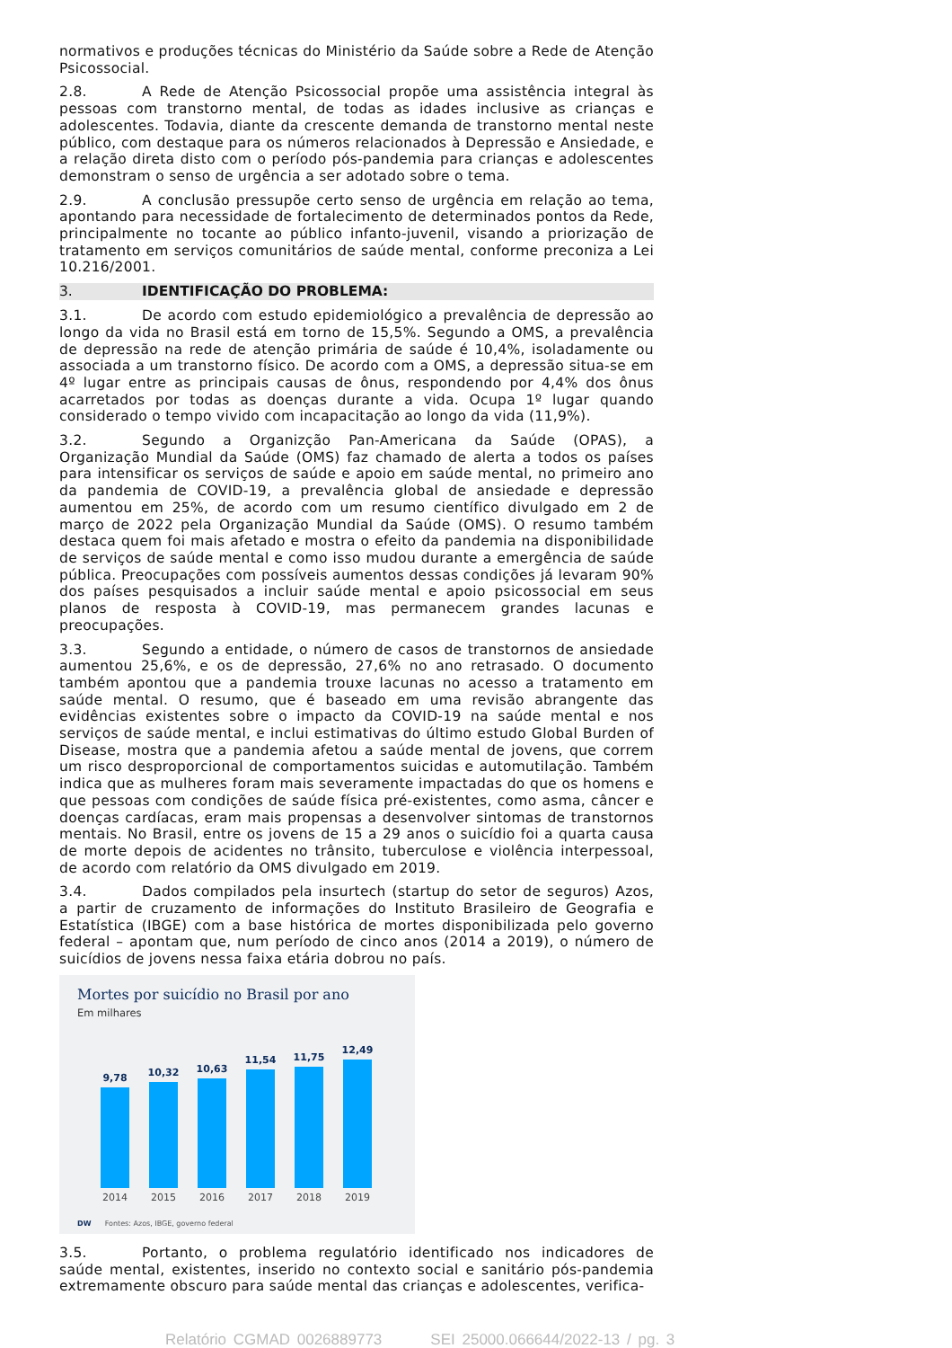normativos e produções técnicas do Ministério da Saúde sobre a Rede de Atenção Psicossocial.
2.8. A Rede de Atenção Psicossocial propõe uma assistência integral às pessoas com transtorno mental, de todas as idades inclusive as crianças e adolescentes. Todavia, diante da crescente demanda de transtorno mental neste público, com destaque para os números relacionados à Depressão e Ansiedade, e a relação direta disto com o período pós-pandemia para crianças e adolescentes demonstram o senso de urgência a ser adotado sobre o tema.
2.9. A conclusão pressupõe certo senso de urgência em relação ao tema, apontando para necessidade de fortalecimento de determinados pontos da Rede, principalmente no tocante ao público infanto-juvenil, visando a priorização de tratamento em serviços comunitários de saúde mental, conforme preconiza a Lei 10.216/2001.
3. IDENTIFICAÇÃO DO PROBLEMA:
3.1. De acordo com estudo epidemiológico a prevalência de depressão ao longo da vida no Brasil está em torno de 15,5%. Segundo a OMS, a prevalência de depressão na rede de atenção primária de saúde é 10,4%, isoladamente ou associada a um transtorno físico. De acordo com a OMS, a depressão situa-se em 4º lugar entre as principais causas de ônus, respondendo por 4,4% dos ônus acarretados por todas as doenças durante a vida. Ocupa 1º lugar quando considerado o tempo vivido com incapacitação ao longo da vida (11,9%).
3.2. Segundo a Organizção Pan-Americana da Saúde (OPAS), a Organização Mundial da Saúde (OMS) faz chamado de alerta a todos os países para intensificar os serviços de saúde e apoio em saúde mental, no primeiro ano da pandemia de COVID-19, a prevalência global de ansiedade e depressão aumentou em 25%, de acordo com um resumo científico divulgado em 2 de março de 2022 pela Organização Mundial da Saúde (OMS). O resumo também destaca quem foi mais afetado e mostra o efeito da pandemia na disponibilidade de serviços de saúde mental e como isso mudou durante a emergência de saúde pública. Preocupações com possíveis aumentos dessas condições já levaram 90% dos países pesquisados a incluir saúde mental e apoio psicossocial em seus planos de resposta à COVID-19, mas permanecem grandes lacunas e preocupações.
3.3. Segundo a entidade, o número de casos de transtornos de ansiedade aumentou 25,6%, e os de depressão, 27,6% no ano retrasado. O documento também apontou que a pandemia trouxe lacunas no acesso a tratamento em saúde mental. O resumo, que é baseado em uma revisão abrangente das evidências existentes sobre o impacto da COVID-19 na saúde mental e nos serviços de saúde mental, e inclui estimativas do último estudo Global Burden of Disease, mostra que a pandemia afetou a saúde mental de jovens, que correm um risco desproporcional de comportamentos suicidas e automutilação. Também indica que as mulheres foram mais severamente impactadas do que os homens e que pessoas com condições de saúde física pré-existentes, como asma, câncer e doenças cardíacas, eram mais propensas a desenvolver sintomas de transtornos mentais. No Brasil, entre os jovens de 15 a 29 anos o suicídio foi a quarta causa de morte depois de acidentes no trânsito, tuberculose e violência interpessoal, de acordo com relatório da OMS divulgado em 2019.
3.4. Dados compilados pela insurtech (startup do setor de seguros) Azos, a partir de cruzamento de informações do Instituto Brasileiro de Geografia e Estatística (IBGE) com a base histórica de mortes disponibilizada pelo governo federal – apontam que, num período de cinco anos (2014 a 2019), o número de suicídios de jovens nessa faixa etária dobrou no país.
Mortes por suicídio no Brasil por ano
Em milhares
9,78
10,32
10,63
11,54
11,75
12,49
2014 2015 2016 2017 2018 2019
DW Fontes: Azos, IBGE, governo federal
3.5. Portanto, o problema regulatório identificado nos indicadores de saúde mental, existentes, inserido no contexto social e sanitário pós-pandemia extremamente obscuro para saúde mental das crianças e adolescentes, verifica-
Relatório CGMAD 0026889773 SEI 25000.066644/2022-13 / pg. 3